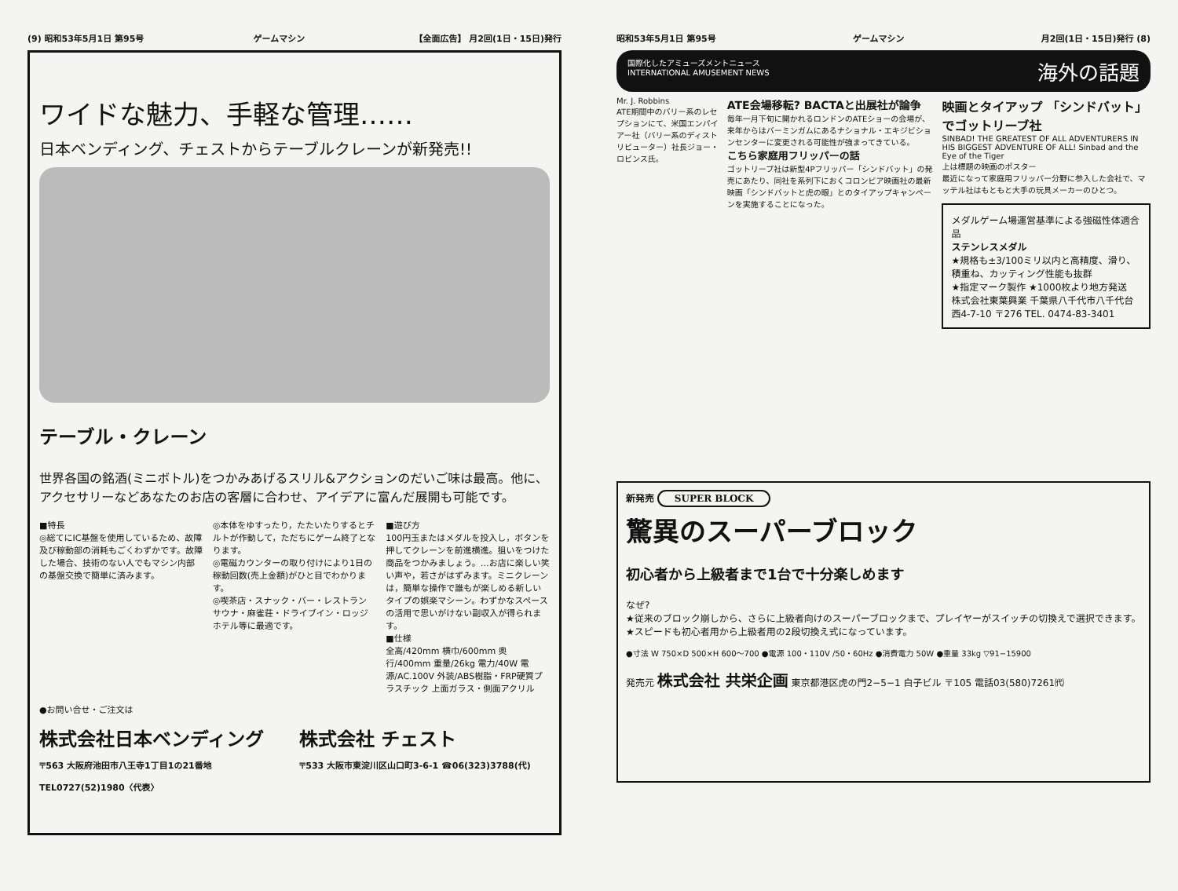(9) 昭和53年5月1日 第95号 ゲームマシン 【全面広告】 月2回(1日・15日)発行
ワイドな魅力、手軽な管理……
日本ベンディング、チェストからテーブルクレーンが新発売!!
テーブル・クレーン
世界各国の銘酒(ミニボトル)をつかみあげるスリル&アクションのだいご味は最高。他に、アクセサリーなどあなたのお店の客層に合わせ、アイデアに富んだ展開も可能です。
■特長
◎総てにIC基盤を使用しているため、故障及び稼動部の消耗もごくわずかです。故障した場合、技術のない人でもマシン内部の基盤交換で簡単に済みます。
◎本体をゆすったり，たたいたりするとチルトが作動して，ただちにゲーム終了となります。
◎電磁カウンターの取り付けにより1日の稼動回数(売上金額)がひと目でわかります。
◎喫茶店・スナック・バー・レストラン サウナ・麻雀荘・ドライブイン・ロッジ ホテル等に最適です。
■遊び方
100円玉またはメダルを投入し，ボタンを押してクレーンを前進横進。狙いをつけた商品をつかみましょう。…お店に楽しい笑い声や，若さがはずみます。ミニクレーンは，簡単な操作で誰もが楽しめる新しいタイプの娯楽マシーン。わずかなスペースの活用で思いがけない副収入が得られます。
■仕様
全高/420mm 横巾/600mm 奥行/400mm 重量/26kg 電力/40W 電源/AC.100V 外装/ABS樹脂・FRP硬質プラスチック 上面ガラス・側面アクリル
●お問い合せ・ご注文は
株式会社日本ベンディング
〒563 大阪府池田市八王寺1丁目1の21番地 TEL0727(52)1980〈代表〉
株式会社 チェスト
〒533 大阪市東淀川区山口町3-6-1 ☎06(323)3788(代)
昭和53年5月1日 第95号 ゲームマシン 月2回(1日・15日)発行 (8)
国際化したアミューズメントニュース
INTERNATIONAL AMUSEMENT NEWS 海外の話題
Mr. J. Robbins
ATE期間中のバリー系のレセプションにて、米国エンパイアー社（バリー系のディストリビューター）社長ジョー・ロビンス氏。
ATE会場移転? BACTAと出展社が論争
毎年一月下旬に開かれるロンドンのATEショーの会場が、来年からはバーミンガムにあるナショナル・エキジビションセンターに変更される可能性が強まってきている。
こちら家庭用フリッパーの話
ゴットリーブ社は新型4Pフリッパー「シンドバット」の発売にあたり、同社を系列下におくコロンビア映画社の最新映画「シンドバットと虎の眼」とのタイアップキャンペーンを実施することになった。
映画とタイアップ 「シンドバット」でゴットリーブ社
SINBAD! THE GREATEST OF ALL ADVENTURERS IN HIS BIGGEST ADVENTURE OF ALL! Sinbad and the Eye of the Tiger
上は標題の映画のポスター
最近になって家庭用フリッパー分野に参入した会社で、マッテル社はもともと大手の玩具メーカーのひとつ。
メダルゲーム場運営基準による強磁性体適合品
ステンレスメダル
★規格も±3/100ミリ以内と高精度、滑り、積重ね、カッティング性能も抜群
★指定マーク製作 ★1000枚より地方発送
株式会社東葉興業 千葉県八千代市八千代台西4-7-10 〒276 TEL. 0474-83-3401
新発売 SUPER BLOCK
驚異のスーパーブロック
初心者から上級者まで1台で十分楽しめます
なぜ?
★従来のブロック崩しから、さらに上級者向けのスーパーブロックまで、プレイヤーがスイッチの切換えで選択できます。
★スピードも初心者用から上級者用の2段切換え式になっています。
●寸法 W 750×D 500×H 600〜700 ●電源 100・110V /50・60Hz ●消費電力 50W ●重量 33kg ▽91−15900
発売元 株式会社 共栄企画 東京都港区虎の門2−5−1 白子ビル 〒105 電話03(580)7261㈹